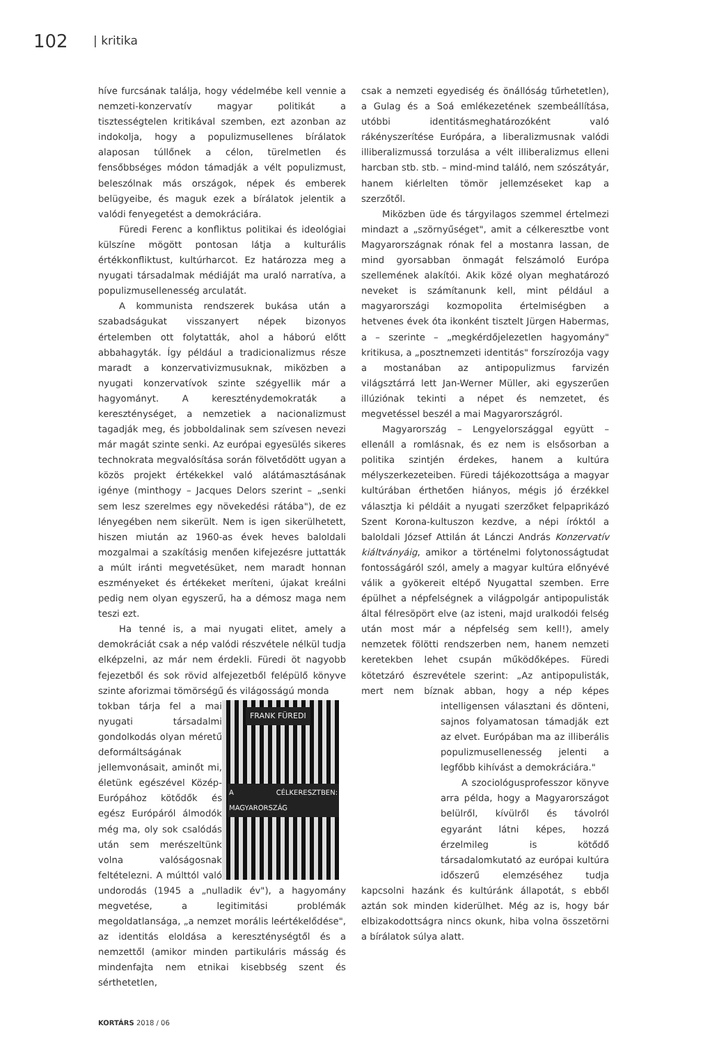102 | kritika
híve furcsának találja, hogy védelmébe kell vennie a nemzeti-konzervatív magyar politikát a tisztességtelen kritikával szemben, ezt azonban az indokolja, hogy a populizmusellenes bírálatok alaposan túllőnek a célon, türelmetlen és fensőbbséges módon támadják a vélt populizmust, beleszólnak más országok, népek és emberek belügyeibe, és maguk ezek a bírálatok jelentik a valódi fenyegetést a demokráciára.
Füredi Ferenc a konfliktus politikai és ideológiai külszíne mögött pontosan látja a kulturális értékkonfliktust, kultúrharcot. Ez határozza meg a nyugati társadalmak médiáját ma uraló narratíva, a populizmusellenesség arculatát.
A kommunista rendszerek bukása után a szabadságukat visszanyert népek bizonyos értelemben ott folytatták, ahol a háború előtt abbahagyták. Így például a tradicionalizmus része maradt a konzervativizmusuknak, miközben a nyugati konzervatívok szinte szégyellik már a hagyományt. A kereszténydemokraták a kereszténységet, a nemzetiek a nacionalizmust tagadják meg, és jobboldalinak sem szívesen nevezi már magát szinte senki. Az európai egyesülés sikeres technokrata megvalósítása során fölvetődött ugyan a közös projekt értékekkel való alátámasztásának igénye (minthogy – Jacques Delors szerint – „senki sem lesz szerelmes egy növekedési rátába"), de ez lényegében nem sikerült. Nem is igen sikerülhetett, hiszen miután az 1960-as évek heves baloldali mozgalmai a szakításig menően kifejezésre juttatták a múlt iránti megvetésüket, nem maradt honnan eszményeket és értékeket meríteni, újakat kreálni pedig nem olyan egyszerű, ha a démosz maga nem teszi ezt.
Ha tenné is, a mai nyugati elitet, amely a demokráciát csak a nép valódi részvétele nélkül tudja elképzelni, az már nem érdekli. Füredi öt nagyobb fejezetből és sok rövid alfejezetből felépülő könyve szinte aforizmai tömörségű és világosságú monda
FRANK FÜREDI
A CÉLKERESZTBEN: MAGYARORSZÁG
tokban tárja fel a mai nyugati társadalmi gondolkodás olyan méretű deformáltságának jellemvonásait, aminőt mi, életünk egészével Közép-Európához kötődők és egész Európáról álmodók még ma, oly sok csalódás után sem merészeltünk volna valóságosnak feltételezni. A múlttól való undorodás (1945 a „nulladik év"), a hagyomány megvetése, a legitimitási problémák megoldatlansága, „a nemzet morális leértékelődése", az identitás eloldása a kereszténységtől és a nemzettől (amikor minden partikuláris másság és mindenfajta nem etnikai kisebbség szent és sérthetetlen,
csak a nemzeti egyediség és önállóság tűrhetetlen), a Gulag és a Soá emlékezetének szembeállítása, utóbbi identitásmeghatározóként való rákényszerítése Európára, a liberalizmusnak valódi illiberalizmussá torzulása a vélt illiberalizmus elleni harcban stb. stb. – mind-mind találó, nem szószátyár, hanem kiérlelten tömör jellemzéseket kap a szerzőtől.
Miközben üde és tárgyilagos szemmel értelmezi mindazt a „szörnyűséget", amit a célkeresztbe vont Magyarországnak rónak fel a mostanra lassan, de mind gyorsabban önmagát felszámoló Európa szellemének alakítói. Akik közé olyan meghatározó neveket is számítanunk kell, mint például a magyarországi kozmopolita értelmiségben a hetvenes évek óta ikonként tisztelt Jürgen Habermas, a – szerinte – „megkérdőjelezetlen hagyomány" kritikusa, a „posztnemzeti identitás" forszírozója vagy a mostanában az antipopulizmus farvizén világsztárrá lett Jan-Werner Müller, aki egyszerűen illúziónak tekinti a népet és nemzetet, és megvetéssel beszél a mai Magyarországról.
Magyarország – Lengyelországgal együtt – ellenáll a romlásnak, és ez nem is elsősorban a politika szintjén érdekes, hanem a kultúra mélyszerkezeteiben. Füredi tájékozottsága a magyar kultúrában érthetően hiányos, mégis jó érzékkel választja ki példáit a nyugati szerzőket felpaprikázó Szent Korona-kultuszon kezdve, a népi íróktól a baloldali József Attilán át Lánczi András Konzervatív kiáltványáig, amikor a történelmi folytonosságtudat fontosságáról szól, amely a magyar kultúra előnyévé válik a gyökereit eltépő Nyugattal szemben. Erre épülhet a népfelségnek a világpolgár antipopulisták által félresöpört elve (az isteni, majd uralkodói felség után most már a népfelség sem kell!), amely nemzetek fölötti rendszerben nem, hanem nemzeti keretekben lehet csupán működőképes. Füredi kötetzáró észrevétele szerint: „Az antipopulisták, mert nem bíznak abban, hogy a nép képes intelligensen választani és dönteni, sajnos folyamatosan támadják ezt az elvet. Európában ma az illiberális populizmusellenesség jelenti a legfőbb kihívást a demokráciára."
A szociológusprofesszor könyve arra példa, hogy a Magyarországot belülről, kívülről és távolról egyaránt látni képes, hozzá érzelmileg is kötődő társadalomkutató az európai kultúra időszerű elemzéséhez tudja kapcsolni hazánk és kultúránk állapotát, s ebből aztán sok minden kiderülhet. Még az is, hogy bár elbizakodottságra nincs okunk, hiba volna összetörni a bírálatok súlya alatt.
KORTÁRS 2018 / 06